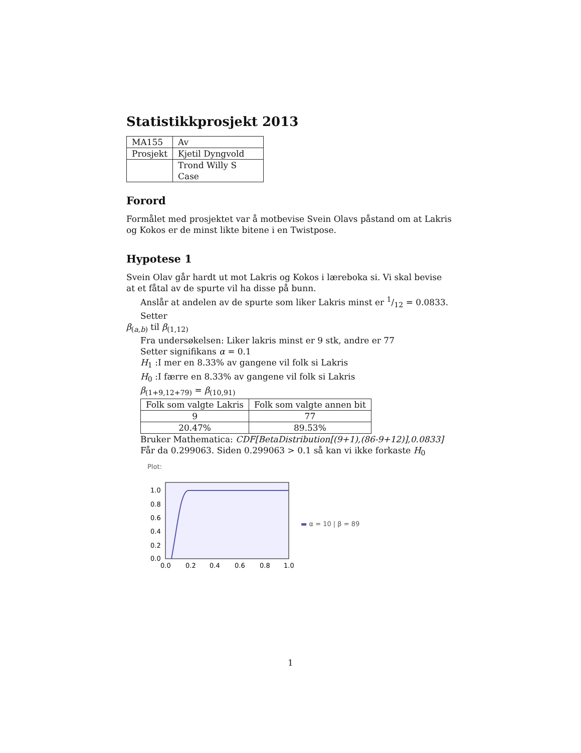Statistikkprosjekt 2013
| MA155 | Av |
| Prosjekt | Kjetil Dyngvold |
| | Trond Willy S Case |
Forord
Formålet med prosjektet var å motbevise Svein Olavs påstand om at Lakris og Kokos er de minst likte bitene i en Twistpose.
Hypotese 1
Svein Olav går hardt ut mot Lakris og Kokos i læreboka si. Vi skal bevise at et fåtal av de spurte vil ha disse på bunn.
Anslår at andelen av de spurte som liker Lakris minst er 1/12 = 0.0833. Setter
β<sub>(a,b)</sub> til β<sub>(1,12)</sub>
Fra undersøkelsen: Liker lakris minst er 9 stk, andre er 77
Setter signifikans α = 0.1
H<sub>1</sub> :I mer en 8.33% av gangene vil folk si Lakris
H<sub>0</sub> :I færre en 8.33% av gangene vil folk si Lakris
β<sub>(1+9,12+79)</sub> = β<sub>(10,91)</sub>
| Folk som valgte Lakris | Folk som valgte annen bit |
| 9 | 77 |
| 20.47% | 89.53% |
Bruker Mathematica: CDF[BetaDistribution[(9+1),(86-9+12)],0.0833]
Får da 0.299063. Siden 0.299063 > 0.1 så kan vi ikke forkaste H<sub>0</sub>
Plot:
1.0
0.8
0.6
0.4
0.2
0.0
0.0
0.2
0.4
0.6
0.8
1.0
▬ α = 10 | β = 89
1